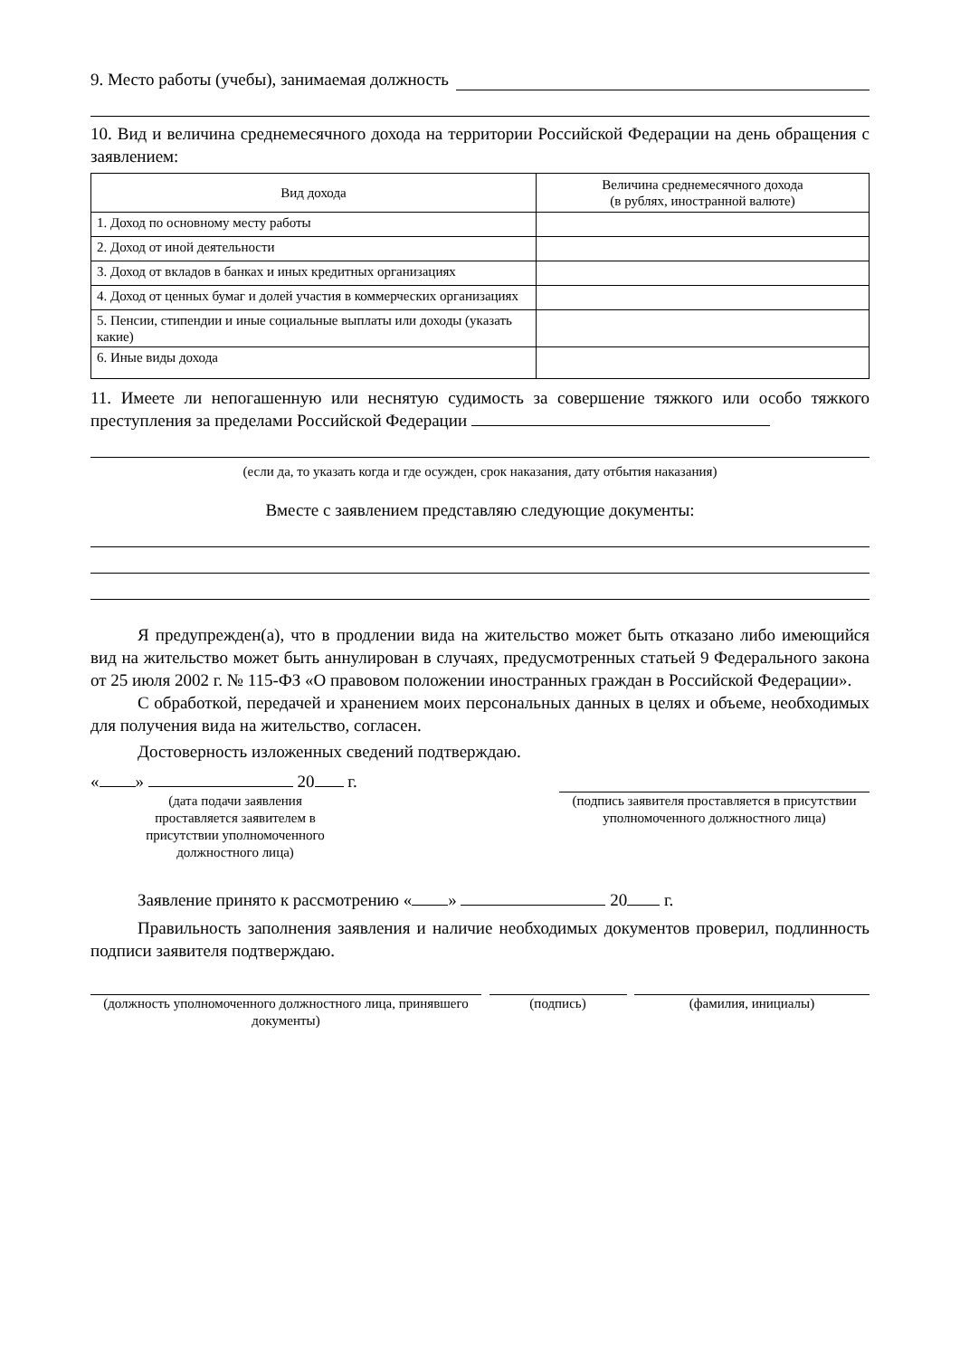9. Место работы (учебы), занимаемая должность
10. Вид и величина среднемесячного дохода на территории Российской Федерации на день обращения с заявлением:
| Вид дохода | Величина среднемесячного дохода (в рублях, иностранной валюте) |
| --- | --- |
| 1. Доход по основному месту работы | |
| 2. Доход от иной деятельности | |
| 3. Доход от вкладов в банках и иных кредитных организациях | |
| 4. Доход от ценных бумаг и долей участия в коммерческих организациях | |
| 5. Пенсии, стипендии и иные социальные выплаты или доходы (указать какие) | |
| 6. Иные виды дохода | |
11. Имеете ли непогашенную или неснятую судимость за совершение тяжкого или особо тяжкого преступления за пределами Российской Федерации
(если да, то указать когда и где осужден, срок наказания, дату отбытия наказания)
Вместе с заявлением представляю следующие документы:
Я предупрежден(а), что в продлении вида на жительство может быть отказано либо имеющийся вид на жительство может быть аннулирован в случаях, предусмотренных статьей 9 Федерального закона от 25 июля 2002 г. № 115-ФЗ «О правовом положении иностранных граждан в Российской Федерации».
С обработкой, передачей и хранением моих персональных данных в целях и объеме, необходимых для получения вида на жительство, согласен.
Достоверность изложенных сведений подтверждаю.
« » 20 г.
(дата подачи заявления проставляется заявителем в присутствии уполномоченного должностного лица)
(подпись заявителя проставляется в присутствии уполномоченного должностного лица)
Заявление принято к рассмотрению « » 20 г.
Правильность заполнения заявления и наличие необходимых документов проверил, подлинность подписи заявителя подтверждаю.
(должность уполномоченного должностного лица, принявшего документы)
(подпись) (фамилия, инициалы)